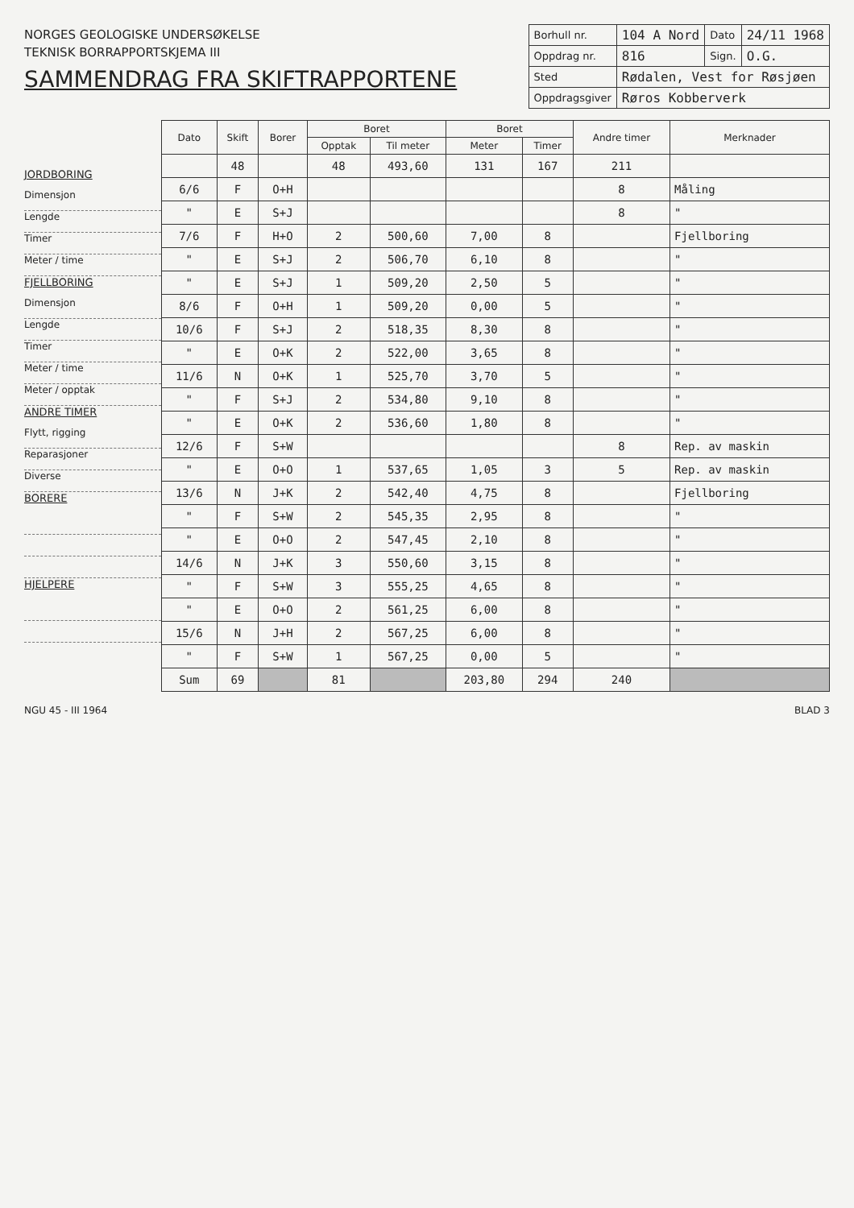NORGES GEOLOGISKE UNDERSØKELSE
TEKNISK BORRAPPORTSKJEMA III
SAMMENDRAG FRA SKIFTRAPPORTENE
| Borhull nr. | 104 A Nord | Dato | 24/11 1968 |
| Oppdrag nr. | 816 | Sign. | O.G. |
| Sted | Rødalen, Vest for Røsjøen | | |
| Oppdragsgiver | Røros Kobberverk | | |
JORDBORING
Dimensjon
Lengde
Timer
Meter / time
FJELLBORING
Dimensjon
Lengde
Timer
Meter / time
Meter / opptak
ANDRE TIMER
Flytt, rigging
Reparasjoner
Diverse
BORERE
HJELPERE
| Dato | Skift | Borer | Boret | | Boret | | Andre timer | Merknader |
| --- | --- | --- | --- | --- | --- | --- | --- | --- |
| | | | Opptak | Til meter | Meter | Timer | | |
| | 48 | | 48 | 493,60 | 131 | 167 | 211 | |
| 6/6 | F | O+H | | | | | 8 | Måling |
| " | E | S+J | | | | | 8 | " |
| 7/6 | F | H+O | 2 | 500,60 | 7,00 | 8 | | Fjellboring |
| " | E | S+J | 2 | 506,70 | 6,10 | 8 | | " |
| " | E | S+J | 1 | 509,20 | 2,50 | 5 | | " |
| 8/6 | F | O+H | 1 | 509,20 | 0,00 | 5 | | " |
| 10/6 | F | S+J | 2 | 518,35 | 8,30 | 8 | | " |
| " | E | O+K | 2 | 522,00 | 3,65 | 8 | | " |
| 11/6 | N | O+K | 1 | 525,70 | 3,70 | 5 | | " |
| " | F | S+J | 2 | 534,80 | 9,10 | 8 | | " |
| " | E | O+K | 2 | 536,60 | 1,80 | 8 | | " |
| 12/6 | F | S+W | | | | | 8 | Rep. av maskin |
| " | E | O+O | 1 | 537,65 | 1,05 | 3 | 5 | Rep. av maskin |
| 13/6 | N | J+K | 2 | 542,40 | 4,75 | 8 | | Fjellboring |
| " | F | S+W | 2 | 545,35 | 2,95 | 8 | | " |
| " | E | O+O | 2 | 547,45 | 2,10 | 8 | | " |
| 14/6 | N | J+K | 3 | 550,60 | 3,15 | 8 | | " |
| " | F | S+W | 3 | 555,25 | 4,65 | 8 | | " |
| " | E | O+O | 2 | 561,25 | 6,00 | 8 | | " |
| 15/6 | N | J+H | 2 | 567,25 | 6,00 | 8 | | " |
| " | F | S+W | 1 | 567,25 | 0,00 | 5 | | " |
| Sum | 69 | | 81 | | 203,80 | 294 | 240 | |
NGU 45 - III 1964 BLAD 3